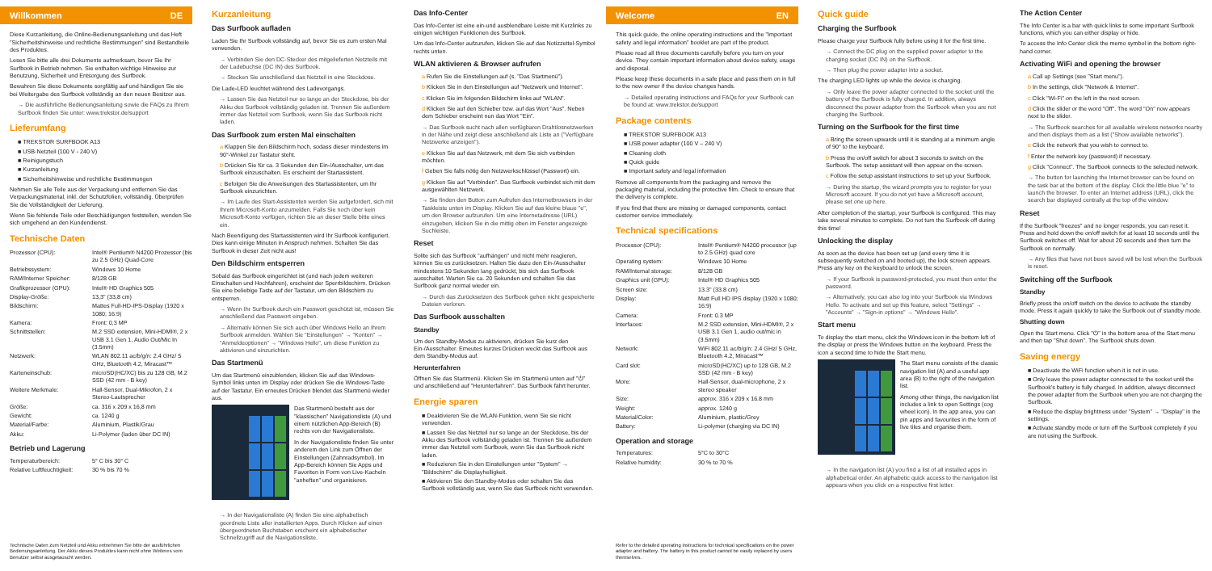Willkommen DE
Diese Kurzanleitung, die Online-Bedienungsanleitung und das Heft "Sicherheitshinweise und rechtliche Bestimmungen" sind Bestandteile des Produktes.
Lesen Sie bitte alle drei Dokumente aufmerksam, bevor Sie Ihr Surfbook in Betrieb nehmen. Sie enthalten wichtige Hinweise zur Benutzung, Sicherheit und Entsorgung des Surfbook.
Bewahren Sie diese Dokumente sorgfältig auf und händigen Sie sie bei Weitergabe des Surfbook vollständig an den neuen Besitzer aus.
→ Die ausführliche Bedienungsanleitung sowie die FAQs zu Ihrem Surfbook finden Sie unter: www.trekstor.de/support
Lieferumfang
■ TREKSTOR SURFBOOK A13
■ USB-Netzteil (100 V - 240 V)
■ Reinigungstuch
■ Kurzanleitung
■ Sicherheitshinweise und rechtliche Bestimmungen
Nehmen Sie alle Teile aus der Verpackung und entfernen Sie das Verpackungsmaterial, inkl. der Schutzfolien, vollständig. Überprüfen Sie die Vollständigkeit der Lieferung.
Wenn Sie fehlende Teile oder Beschädigungen feststellen, wenden Sie sich umgehend an den Kundendienst.
Technische Daten
| Prozessor (CPU): | Intel® Pentium® N4200 Prozessor (bis zu 2.5 GHz) Quad-Core |
| Betriebssystem: | Windows 10 Home |
| RAM/Interner Speicher: | 8/128 GB |
| Grafikprozessor (GPU): | Intel® HD Graphics 505 |
| Display-Größe: | 13,3" (33,8 cm) |
| Bildschirm: | Mattes Full-HD-IPS-Display (1920 x 1080; 16:9) |
| Kamera: | Front: 0,3 MP |
| Schnittstellen: | M.2 SSD extension, Mini-HDMI®, 2 x USB 3.1 Gen 1, Audio Out/Mic In (3.5mm) |
| Netzwerk: | WLAN 802.11 ac/b/g/n: 2.4 GHz/ 5 GHz, Bluetooth 4.2, Miracast™ |
| Karteneinschub: | microSD(HC/XC) bis zu 128 GB, M.2 SSD (42 mm - B key) |
| Weitere Merkmale: | Hall-Sensor, Dual-Mikrofon, 2 x Stereo-Lautsprecher |
| Größe: | ca. 316 x 209 x 16,8 mm |
| Gewicht: | ca. 1240 g |
| Material/Farbe: | Aluminium, Plastik/Grau |
| Akku: | Li-Polymer (laden über DC IN) |
Betrieb und Lagerung
| Temperaturbereich: | 5° C bis 30° C |
| Relative Luftfeuchtigkeit: | 30 % bis 70 % |
Technische Daten zum Netzteil und Akku entnehmen Sie bitte der ausführlichen Bedienungsanleitung. Der Akku dieses Produktes kann nicht ohne Weiteres vom Benutzer selbst ausgetauscht werden.
Kurzanleitung
Das Surfbook aufladen
Laden Sie Ihr Surfbook vollständig auf, bevor Sie es zum ersten Mal verwenden.
→ Verbinden Sie den DC-Stecker des mitgelieferten Netzteils mit der Ladebuchse (DC IN) des Surfbook.
→ Stecken Sie anschließend das Netzteil in eine Steckdose.
Die Lade-LED leuchtet während des Ladevorgangs.
→ Lassen Sie das Netzteil nur so lange an der Steckdose, bis der Akku des Surfbook vollständig geladen ist. Trennen Sie außerdem immer das Netzteil vom Surfbook, wenn Sie das Surfbook nicht laden.
Das Surfbook zum ersten Mal einschalten
a Klappen Sie den Bildschirm hoch, sodass dieser mindestens im 90°-Winkel zur Tastatur steht.
b Drücken Sie für ca. 3 Sekunden den Ein-/Ausschalter, um das Surfbook einzuschalten. Es erscheint der Startassistent.
c Befolgen Sie die Anweisungen des Startassistenten, um Ihr Surfbook einzurichten.
→ Im Laufe des Start-Assistenten werden Sie aufgefordert, sich mit Ihrem Microsoft-Konto anzumelden. Falls Sie noch über kein Microsoft-Konto verfügen, richten Sie an dieser Stelle bitte eines ein.
Nach Beendigung des Startassistenten wird Ihr Surfbook konfiguriert. Dies kann einige Minuten in Anspruch nehmen. Schalten Sie das Surfbook in dieser Zeit nicht aus!
Den Bildschirm entsperren
Sobald das Surfbook eingerichtet ist (und nach jedem weiteren Einschalten und Hochfahren), erscheint der Sperrbildschirm. Drücken Sie eine beliebige Taste auf der Tastatur, um den Bildschirm zu entsperren.
→ Wenn Ihr Surfbook durch ein Passwort geschützt ist, müssen Sie anschließend das Passwort eingeben.
→ Alternativ können Sie sich auch über Windows Hello an Ihrem Surfbook anmelden. Wählen Sie "Einstellungen" → "Konten" → "Anmeldeoptionen" → "Windows Hello", um diese Funktion zu aktivieren und einzurichten.
Das Startmenü
Um das Startmenü einzublenden, klicken Sie auf das Windows-Symbol links unten im Display oder drücken Sie die Windows-Taste auf der Tastatur. Ein erneutes Drücken blendet das Startmenü wieder aus.
Das Startmenü besteht aus der "klassischen" Navigationsliste (A) und einem nützlichen App-Bereich (B) rechts von der Navigationsliste.
In der Navigationsliste finden Sie unter anderem den Link zum Öffnen der Einstellungen (Zahnradsymbol). Im App-Bereich können Sie Apps und Favoriten in Form von Live-Kacheln "anheften" und organisieren.
→ In der Navigationsliste (A) finden Sie eine alphabetisch geordnete Liste aller installierten Apps. Durch Klicken auf einen übergeordneten Buchstaben erscheint ein alphabetischer Schnellzugriff auf die Navigationsliste.
Das Info-Center
Das Info-Center ist eine ein-und ausblendbare Leiste mit Kurzlinks zu einigen wichtigen Funktionen des Surfbook.
Um das Info-Center aufzurufen, klicken Sie auf das Notizzettel-Symbol rechts unten.
WLAN aktivieren & Browser aufrufen
a Rufen Sie die Einstellungen auf (s. "Das Startmenü").
b Klicken Sie in den Einstellungen auf "Netzwerk und Internet".
c Klicken Sie im folgenden Bildschirm links auf "WLAN".
d Klicken Sie auf den Schieber bzw. auf das Wort "Aus". Neben dem Schieber erscheint nun das Wort "Ein".
→ Das Surfbook sucht nach allen verfügbaren Drahtlosnetzwerken in der Nähe und zeigt diese anschließend als Liste an ("Verfügbare Netzwerke anzeigen").
e Klicken Sie auf das Netzwerk, mit dem Sie sich verbinden möchten.
f Geben Sie falls nötig den Netzwerkschlüssel (Passwort) ein.
g Klicken Sie auf "Verbinden". Das Surfbook verbindet sich mit dem ausgewählten Netzwerk.
→ Sie finden den Button zum Aufrufen des Internetbrowsers in der Taskleiste unten im Display. Klicken Sie auf das kleine blaue "e", um den Browser aufzurufen. Um eine Internetadresse (URL) einzugeben, klicken Sie in die mittig oben im Fenster angezeigte Suchleiste.
Reset
Sollte sich das Surfbook "aufhängen" und nicht mehr reagieren, können Sie es zurücksetzen. Halten Sie dazu den Ein-/Ausschalter mindestens 10 Sekunden lang gedrückt, bis sich das Surfbook ausschaltet. Warten Sie ca. 20 Sekunden und schalten Sie das Surfbook ganz normal wieder ein.
→ Durch das Zurücksetzen des Surfbook gehen nicht gespeicherte Dateien verloren.
Das Surfbook ausschalten
Standby
Um den Standby-Modus zu aktivieren, drücken Sie kurz den Ein-/Ausschalter. Erneutes kurzes Drücken weckt das Surfbook aus dem Standby-Modus auf.
Herunterfahren
Öffnen Sie das Startmenü. Klicken Sie im Startmenü unten auf "⏻" und anschließend auf "Herunterfahren". Das Surfbook fährt herunter.
Energie sparen
■ Deaktivieren Sie die WLAN-Funktion, wenn Sie sie nicht verwenden.
■ Lassen Sie das Netzteil nur so lange an der Steckdose, bis der Akku des Surfbook vollständig geladen ist. Trennen Sie außerdem immer das Netzteil vom Surfbook, wenn Sie das Surfbook nicht laden.
■ Reduzieren Sie in den Einstellungen unter "System" → "Bildschirm" die Displayhelligkeit.
■ Aktivieren Sie den Standby-Modus oder schalten Sie das Surfbook vollständig aus, wenn Sie das Surfbook nicht verwenden.
Welcome EN
This quick guide, the online operating instructions and the "Important safety and legal information" booklet are part of the product.
Please read all three documents carefully before you turn on your device. They contain important information about device safety, usage and disposal.
Please keep these documents in a safe place and pass them on in full to the new owner if the device changes hands.
→ Detailed operating instructions and FAQs for your Surfbook can be found at: www.trekstor.de/support
Package contents
■ TREKSTOR SURFBOOK A13
■ USB power adapter (100 V – 240 V)
■ Cleaning cloth
■ Quick guide
■ Important safety and legal information
Remove all components from the packaging and remove the packaging material, including the protective film. Check to ensure that the delivery is complete.
If you find that there are missing or damaged components, contact customer service immediately.
Technical specifications
| Processor (CPU): | Intel® Pentium® N4200 processor (up to 2.5 GHz) quad core |
| Operating system: | Windows 10 Home |
| RAM/Internal storage: | 8/128 GB |
| Graphics unit (GPU): | Intel® HD Graphics 505 |
| Screen size: | 13.3" (33.8 cm) |
| Display: | Matt Full HD IPS display (1920 x 1080; 16:9) |
| Camera: | Front: 0.3 MP |
| Interfaces: | M.2 SSD extension, Mini-HDMI®, 2 x USB 3.1 Gen 1, audio out/mic in (3.5mm) |
| Network: | WiFi 802.11 ac/b/g/n: 2.4 GHz/ 5 GHz, Bluetooth 4.2, Miracast™ |
| Card slot: | microSD(HC/XC) up to 128 GB, M.2 SSD (42 mm - B key) |
| More: | Hall-Sensor, dual-microphone, 2 x stereo speaker |
| Size: | approx. 316 x 209 x 16.8 mm |
| Weight: | approx. 1240 g |
| Material/Color: | Aluminium, plastic/Grey |
| Battery: | Li-polymer (charging via DC IN) |
Operation and storage
| Temperatures: | 5°C to 30°C |
| Relative humidity: | 30 % to 70 % |
Refer to the detailed operating instructions for technical specifications on the power adapter and battery. The battery in this product cannot be easily replaced by users themselves.
Quick guide
Charging the Surfbook
Please charge your Surfbook fully before using it for the first time.
→ Connect the DC plug on the supplied power adapter to the charging socket (DC IN) on the Surfbook.
→ Then plug the power adapter into a socket.
The charging LED lights up while the device is charging.
→ Only leave the power adapter connected to the socket until the battery of the Surfbook is fully charged. In addition, always disconnect the power adapter from the Surfbook when you are not charging the Surfbook.
Turning on the Surfbook for the first time
a Bring the screen upwards until it is standing at a minimum angle of 90° to the keyboard.
b Press the on/off switch for about 3 seconds to switch on the Surfbook. The setup assistant will then appear on the screen.
c Follow the setup assistant instructions to set up your Surfbook.
→ During the startup, the wizard prompts you to register for your Microsoft account. If you do not yet have a Microsoft account, please set one up here.
After completion of the startup, your Surfbook is configured. This may take several minutes to complete. Do not turn the Surfbook off during this time!
Unlocking the display
As soon as the device has been set up (and every time it is subsequently switched on and booted up), the lock screen appears. Press any key on the keyboard to unlock the screen.
→ If your Surfbook is password-protected, you must then enter the password.
→ Alternatively, you can also log into your Surfbook via Windows Hello. To activate and set up this feature, select "Settings" → "Accounts" → "Sign-in options" → "Windows Hello".
Start menu
To display the start menu, click the Windows icon in the bottom left of the display or press the Windows button on the keyboard. Press the icon a second time to hide the Start menu.
The Start menu consists of the classic navigation list (A) and a useful app area (B) to the right of the navigation list.
Among other things, the navigation list includes a link to open Settings (cog wheel icon). In the app area, you can pin apps and favourites in the form of live tiles and organise them.
→ In the navigation list (A) you find a list of all installed apps in alphabetical order. An alphabetic quick access to the navigation list appears when you click on a respective first letter.
The Action Center
The Info Center is a bar with quick links to some important Surfbook functions, which you can either display or hide.
To access the Info Center click the memo symbol in the bottom right-hand corner.
Activating WiFi and opening the browser
a Call up Settings (see "Start menu").
b In the settings, click "Network & Internet".
c Click "Wi-Fi" on the left in the next screen.
d Click the slider or the word "Off". The word "On" now appears next to the slider.
→ The Surfbook searches for all available wireless networks nearby and then displays them as a list ("Show available networks").
e Click the network that you wish to connect to.
f Enter the network key (password) if necessary.
g Click "Connect". The Surfbook connects to the selected network.
→ The button for launching the Internet browser can be found on the task bar at the bottom of the display. Click the little blue "e" to launch the browser. To enter an Internet address (URL), click the search bar displayed centrally at the top of the window.
Reset
If the Surfbook "freezes" and no longer responds, you can reset it. Press and hold down the on/off switch for at least 10 seconds until the Surfbook switches off. Wait for about 20 seconds and then turn the Surfbook on normally.
→ Any files that have not been saved will be lost when the Surfbook is reset.
Switching off the Surfbook
Standby
Briefly press the on/off switch on the device to activate the standby mode. Press it again quickly to take the Surfbook out of standby mode.
Shutting down
Open the Start menu. Click "⏻" in the bottom area of the Start menu and then tap "Shut down". The Surfbook shuts down.
Saving energy
■ Deactivate the WiFi function when it is not in use.
■ Only leave the power adapter connected to the socket until the Surfbook's battery is fully charged. In addition, always disconnect the power adapter from the Surfbook when you are not charging the Surfbook.
■ Reduce the display brightness under "System" → "Display" in the settings.
■ Activate standby mode or turn off the Surfbook completely if you are not using the Surfbook.